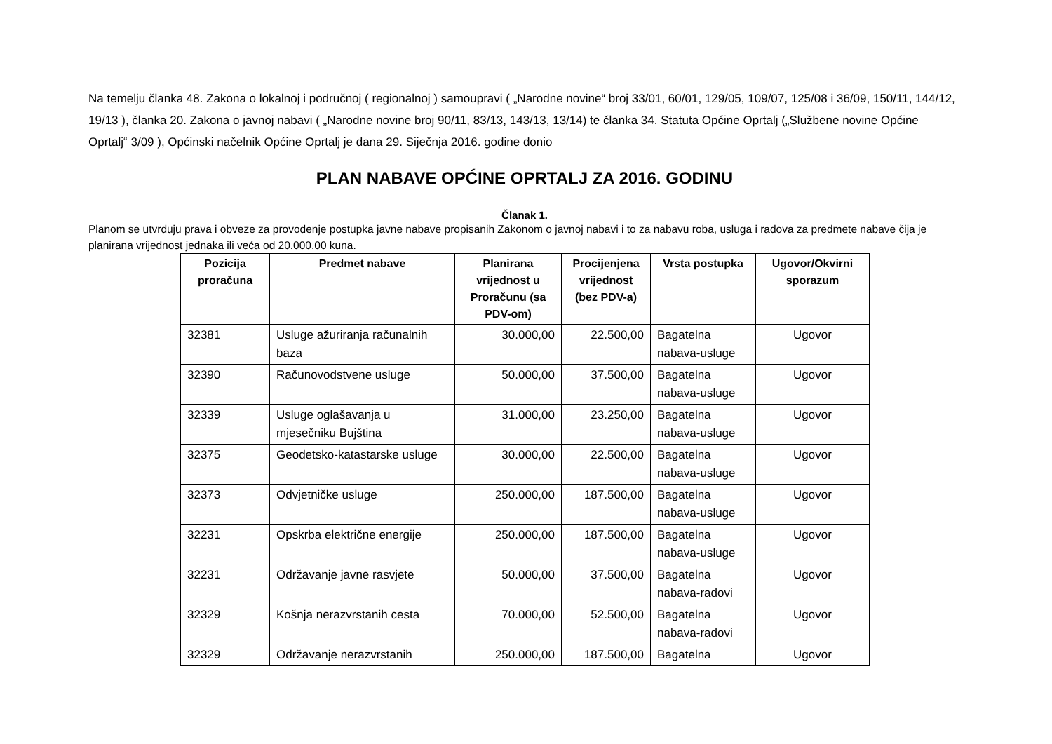Na temelju članka 48. Zakona o lokalnoj i područnoj ( regionalnoj ) samoupravi ( „Narodne novine“ broj 33/01, 60/01, 129/05, 109/07, 125/08 i 36/09, 150/11, 144/12, 19/13 ), članka 20. Zakona o javnoj nabavi ( „Narodne novine broj 90/11, 83/13, 143/13, 13/14) te članka 34. Statuta Općine Oprtalj („Službene novine Općine Oprtalj“ 3/09 ), Općinski načelnik Općine Oprtalj je dana 29. Siječnja 2016. godine donio
PLAN NABAVE OPĆINE OPRTALJ ZA 2016. GODINU
Članak 1.
Planom se utvrđuju prava i obveze za provođenje postupka javne nabave propisanih Zakonom o javnoj nabavi i to za nabavu roba, usluga i radova za predmete nabave čija je planirana vrijednost jednaka ili veća od 20.000,00 kuna.
| Pozicija proračuna | Predmet nabave | Planirana vrijednost u Proračunu (sa PDV-om) | Procijenjena vrijednost (bez PDV-a) | Vrsta postupka | Ugovor/Okvirni sporazum |
| --- | --- | --- | --- | --- | --- |
| 32381 | Usluge ažuriranja računalnih baza | 30.000,00 | 22.500,00 | Bagatelna nabava-usluge | Ugovor |
| 32390 | Računovodstvene usluge | 50.000,00 | 37.500,00 | Bagatelna nabava-usluge | Ugovor |
| 32339 | Usluge oglašavanja u mjesečniku Bujština | 31.000,00 | 23.250,00 | Bagatelna nabava-usluge | Ugovor |
| 32375 | Geodetsko-katastarske usluge | 30.000,00 | 22.500,00 | Bagatelna nabava-usluge | Ugovor |
| 32373 | Odvjetničke usluge | 250.000,00 | 187.500,00 | Bagatelna nabava-usluge | Ugovor |
| 32231 | Opskrba električne energije | 250.000,00 | 187.500,00 | Bagatelna nabava-usluge | Ugovor |
| 32231 | Održavanje javne rasvjete | 50.000,00 | 37.500,00 | Bagatelna nabava-radovi | Ugovor |
| 32329 | Košnja nerazvrstanih cesta | 70.000,00 | 52.500,00 | Bagatelna nabava-radovi | Ugovor |
| 32329 | Održavanje nerazvrstanih | 250.000,00 | 187.500,00 | Bagatelna | Ugovor |